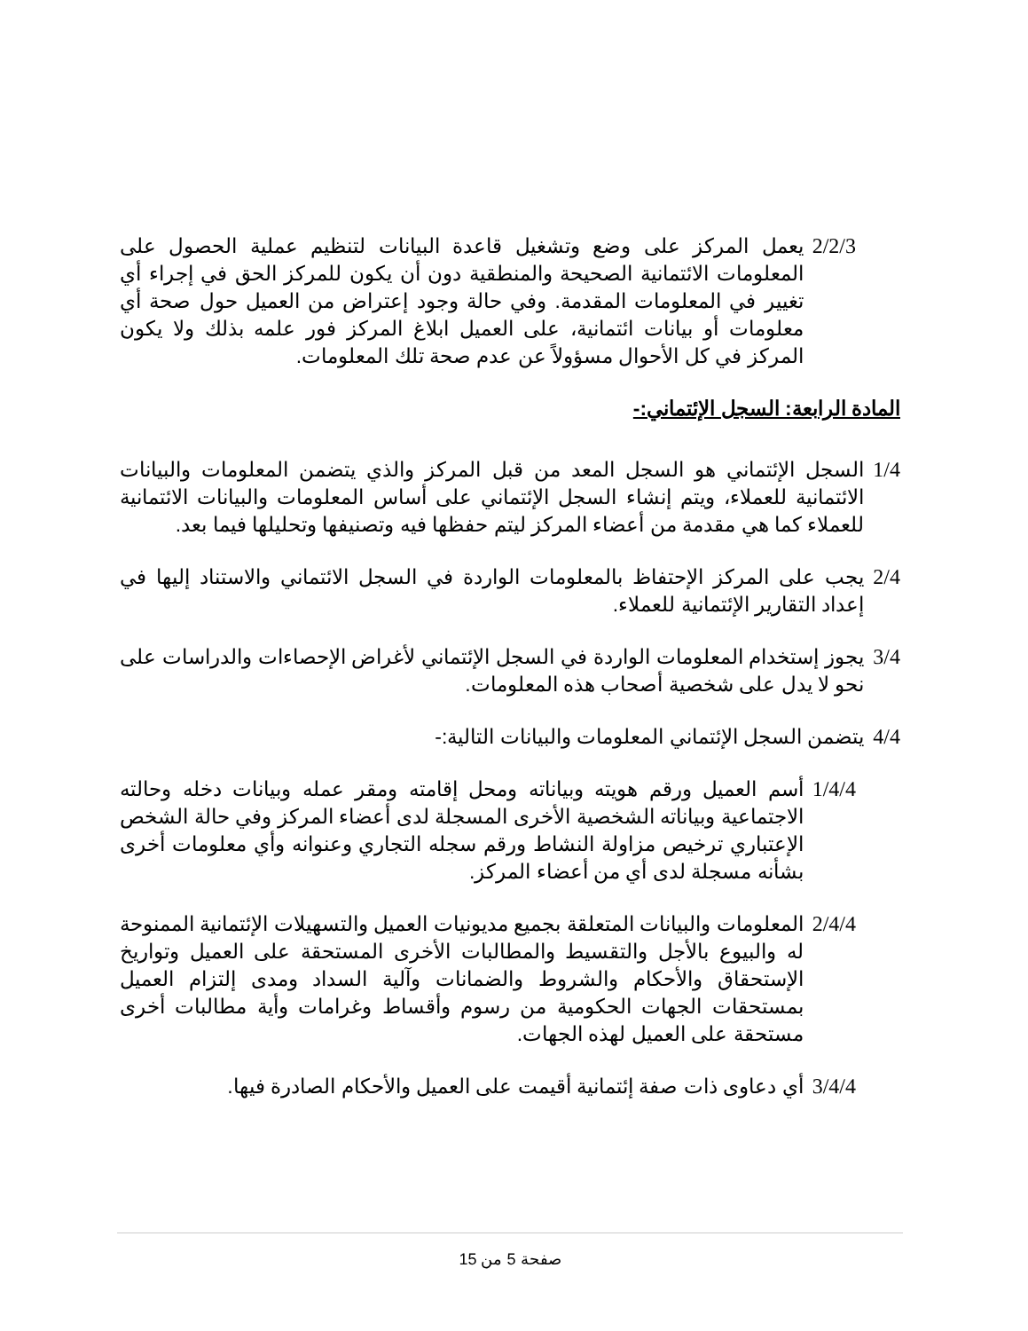2/2/3 يعمل المركز على وضع وتشغيل قاعدة البيانات لتنظيم عملية الحصول على المعلومات الائتمانية الصحيحة والمنطقية دون أن يكون للمركز الحق في إجراء أي تغيير في المعلومات المقدمة. وفي حالة وجود إعتراض من العميل حول صحة أي معلومات أو بيانات ائتمانية، على العميل ابلاغ المركز فور علمه بذلك ولا يكون المركز في كل الأحوال مسؤولاً عن عدم صحة تلك المعلومات.
المادة الرابعة: السجل الإئتماني:-
1/4 السجل الإئتماني هو السجل المعد من قبل المركز والذي يتضمن المعلومات والبيانات الائتمانية للعملاء، ويتم إنشاء السجل الإئتماني على أساس المعلومات والبيانات الائتمانية للعملاء كما هي مقدمة من أعضاء المركز ليتم حفظها فيه وتصنيفها وتحليلها فيما بعد.
2/4 يجب على المركز الإحتفاظ بالمعلومات الواردة في السجل الائتماني والاستناد إليها في إعداد التقارير الإئتمانية للعملاء.
3/4 يجوز إستخدام المعلومات الواردة في السجل الإئتماني لأغراض الإحصاءات والدراسات على نحو لا يدل على شخصية أصحاب هذه المعلومات.
4/4 يتضمن السجل الإئتماني المعلومات والبيانات التالية:-
1/4/4 أسم العميل ورقم هويته وبياناته ومحل إقامته ومقر عمله وبيانات دخله وحالته الاجتماعية وبياناته الشخصية الأخرى المسجلة لدى أعضاء المركز وفي حالة الشخص الإعتباري ترخيص مزاولة النشاط ورقم سجله التجاري وعنوانه وأي معلومات أخرى بشأنه مسجلة لدى أي من أعضاء المركز.
2/4/4 المعلومات والبيانات المتعلقة بجميع مديونيات العميل والتسهيلات الإئتمانية الممنوحة له والبيوع بالأجل والتقسيط والمطالبات الأخرى المستحقة على العميل وتواريخ الإستحقاق والأحكام والشروط والضمانات وآلية السداد ومدى إلتزام العميل بمستحقات الجهات الحكومية من رسوم وأقساط وغرامات وأية مطالبات أخرى مستحقة على العميل لهذه الجهات.
3/4/4 أي دعاوى ذات صفة إئتمانية أقيمت على العميل والأحكام الصادرة فيها.
صفحة 5 من 15